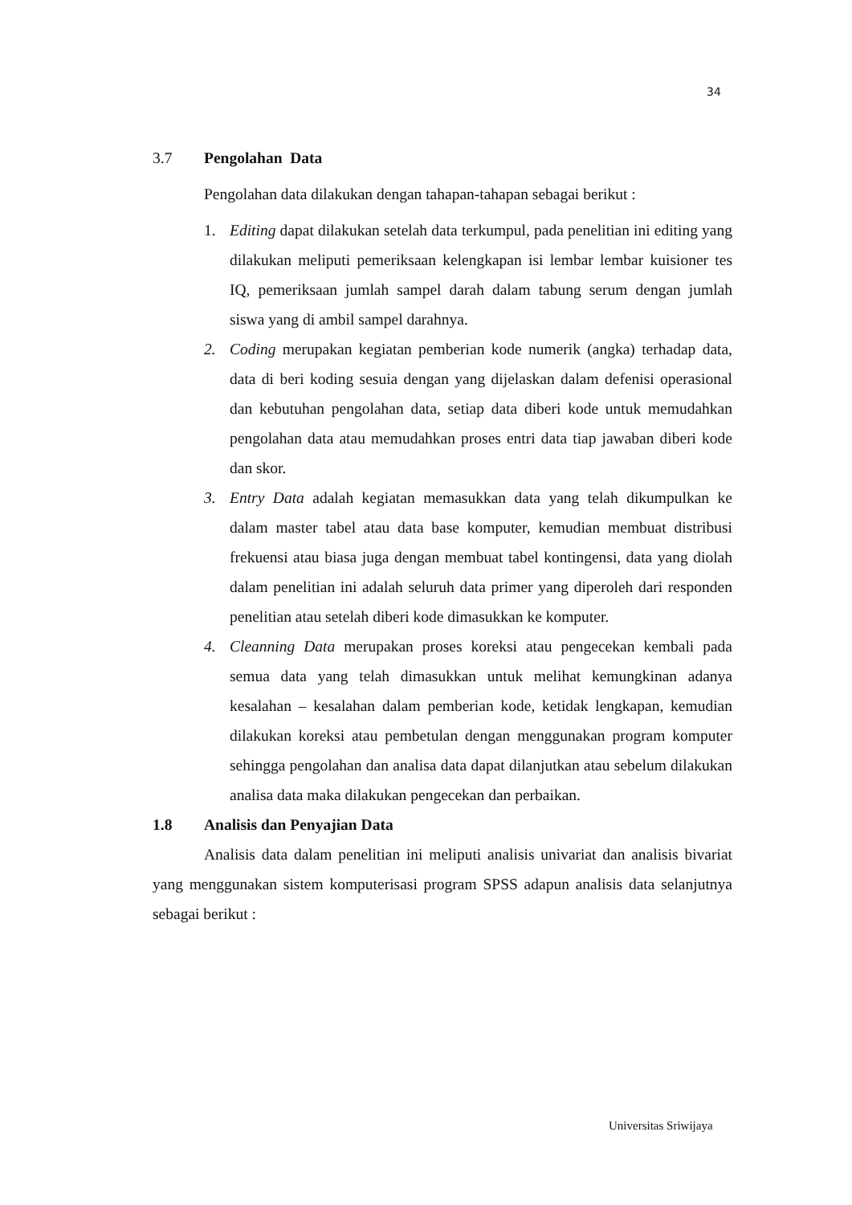34
3.7 Pengolahan Data
Pengolahan data dilakukan dengan tahapan-tahapan sebagai berikut :
1. Editing dapat dilakukan setelah data terkumpul, pada penelitian ini editing yang dilakukan meliputi pemeriksaan kelengkapan isi lembar lembar kuisioner tes IQ, pemeriksaan jumlah sampel darah dalam tabung serum dengan jumlah siswa yang di ambil sampel darahnya.
2. Coding merupakan kegiatan pemberian kode numerik (angka) terhadap data, data di beri koding sesuia dengan yang dijelaskan dalam defenisi operasional dan kebutuhan pengolahan data, setiap data diberi kode untuk memudahkan pengolahan data atau memudahkan proses entri data tiap jawaban diberi kode dan skor.
3. Entry Data adalah kegiatan memasukkan data yang telah dikumpulkan ke dalam master tabel atau data base komputer, kemudian membuat distribusi frekuensi atau biasa juga dengan membuat tabel kontingensi, data yang diolah dalam penelitian ini adalah seluruh data primer yang diperoleh dari responden penelitian atau setelah diberi kode dimasukkan ke komputer.
4. Cleanning Data merupakan proses koreksi atau pengecekan kembali pada semua data yang telah dimasukkan untuk melihat kemungkinan adanya kesalahan – kesalahan dalam pemberian kode, ketidak lengkapan, kemudian dilakukan koreksi atau pembetulan dengan menggunakan program komputer sehingga pengolahan dan analisa data dapat dilanjutkan atau sebelum dilakukan analisa data maka dilakukan pengecekan dan perbaikan.
1.8 Analisis dan Penyajian Data
Analisis data dalam penelitian ini meliputi analisis univariat dan analisis bivariat yang menggunakan sistem komputerisasi program SPSS adapun analisis data selanjutnya sebagai berikut :
Universitas Sriwijaya